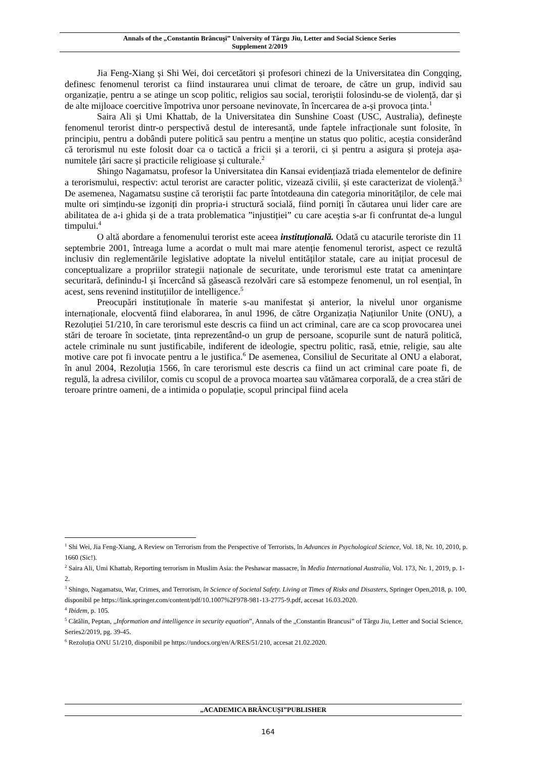Annals of the „Constantin Brâncuşi” University of Târgu Jiu, Letter and Social Science Series
Supplement 2/2019
Jia Feng-Xiang și Shi Wei, doi cercetători și profesori chinezi de la Universitatea din Congqing, definesc fenomenul terorist ca fiind instaurarea unui climat de teroare, de către un grup, individ sau organizație, pentru a se atinge un scop politic, religios sau social, teroriștii folosindu-se de violență, dar și de alte mijloace coercitive împotriva unor persoane nevinovate, în încercarea de a-și provoca ținta.<sup>1</sup>
Saira Ali și Umi Khattab, de la Universitatea din Sunshine Coast (USC, Australia), definește fenomenul terorist dintr-o perspectivă destul de interesantă, unde faptele infracționale sunt folosite, în principiu, pentru a dobândi putere politică sau pentru a menține un status quo politic, aceștia considerând că terorismul nu este folosit doar ca o tactică a fricii și a terorii, ci și pentru a asigura și proteja așa-numitele țări sacre și practicile religioase și culturale.<sup>2</sup>
Shingo Nagamatsu, profesor la Universitatea din Kansai evidențiază triada elementelor de definire a terorismului, respectiv: actul terorist are caracter politic, vizează civilii, și este caracterizat de violență.<sup>3</sup> De asemenea, Nagamatsu susține că teroriștii fac parte întotdeauna din categoria minorităților, de cele mai multe ori simțindu-se izgoniți din propria-i structură socială, fiind porniți în căutarea unui lider care are abilitatea de a-i ghida și de a trata problematica ”injustiției” cu care aceștia s-ar fi confruntat de-a lungul timpului.<sup>4</sup>
O altă abordare a fenomenului terorist este aceea instituțională. Odată cu atacurile teroriste din 11 septembrie 2001, întreaga lume a acordat o mult mai mare atenție fenomenul terorist, aspect ce rezultă inclusiv din reglementările legislative adoptate la nivelul entităților statale, care au inițiat procesul de conceptualizare a propriilor strategii naționale de securitate, unde terorismul este tratat ca amenințare securitară, definindu-l și încercând să găsească rezolvări care să estompeze fenomenul, un rol esențial, în acest, sens revenind instituțiilor de intelligence.<sup>5</sup>
Preocupări instituționale în materie s-au manifestat și anterior, la nivelul unor organisme internaționale, elocventă fiind elaborarea, în anul 1996, de către Organizația Națiunilor Unite (ONU), a Rezoluției 51/210, în care terorismul este descris ca fiind un act criminal, care are ca scop provocarea unei stări de teroare în societate, ținta reprezentând-o un grup de persoane, scopurile sunt de natură politică, actele criminale nu sunt justificabile, indiferent de ideologie, spectru politic, rasă, etnie, religie, sau alte motive care pot fi invocate pentru a le justifica.<sup>6</sup> De asemenea, Consiliul de Securitate al ONU a elaborat, în anul 2004, Rezoluția 1566, în care terorismul este descris ca fiind un act criminal care poate fi, de regulă, la adresa civililor, comis cu scopul de a provoca moartea sau vătămarea corporală, de a crea stări de teroare printre oameni, de a intimida o populație, scopul principal fiind acela
<sup>1</sup> Shi Wei, Jia Feng-Xiang, A Review on Terrorism from the Perspective of Terrorists, în Advances in Psychological Science, Vol. 18, Nr. 10, 2010, p. 1660 (Sic!).
<sup>2</sup> Saira Ali, Umi Khattab, Reporting terrorism in Muslim Asia: the Peshawar massacre, în Media International Australia, Vol. 173, Nr. 1, 2019, p. 1-2.
<sup>3</sup> Shingo, Nagamatsu, War, Crimes, and Terrorism, în Science of Societal Safety. Living at Times of Risks and Disasters, Springer Open,2018, p. 100, disponibil pe https://link.springer.com/content/pdf/10.1007%2F978-981-13-2775-9.pdf, accesat 16.03.2020.
<sup>4</sup> Ibidem, p. 105.
<sup>5</sup> Cătălin, Peptan, „Information and intelligence in security equation”, Annals of the „Constantin Brancusi” of Târgu Jiu, Letter and Social Science, Series2/2019, pg. 39-45.
<sup>6</sup> Rezoluția ONU 51/210, disponibil pe https://undocs.org/en/A/RES/51/210, accesat 21.02.2020.
„ACADEMICA BRÂNCUȘI”PUBLISHER
164